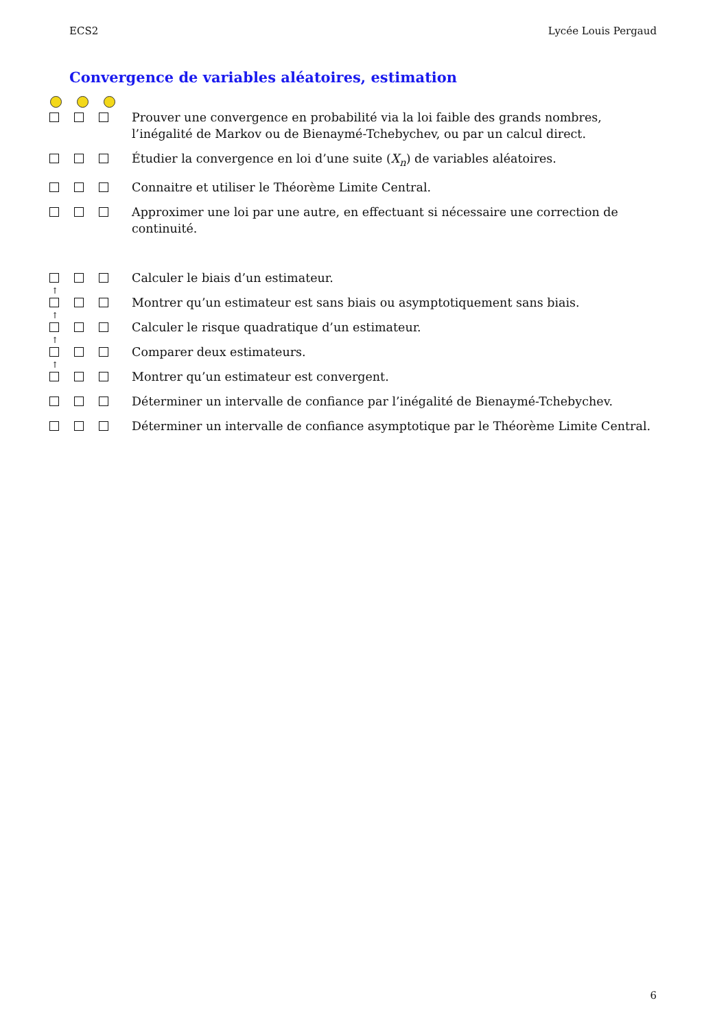ECS2 Lycée Louis Pergaud
Convergence de variables aléatoires, estimation
Prouver une convergence en probabilité via la loi faible des grands nombres, l’inégalité de Markov ou de Bienaymé-Tchebychev, ou par un calcul direct.
Étudier la convergence en loi d’une suite (X<sub>n</sub>) de variables aléatoires.
Connaitre et utiliser le Théorème Limite Central.
Approximer une loi par une autre, en effectuant si nécessaire une correction de continuité.
Calculer le biais d’un estimateur.
↑
Montrer qu’un estimateur est sans biais ou asymptotiquement sans biais.
↑
Calculer le risque quadratique d’un estimateur.
↑
Comparer deux estimateurs.
↑
Montrer qu’un estimateur est convergent.
Déterminer un intervalle de confiance par l’inégalité de Bienaymé-Tchebychev.
Déterminer un intervalle de confiance asymptotique par le Théorème Limite Central.
6